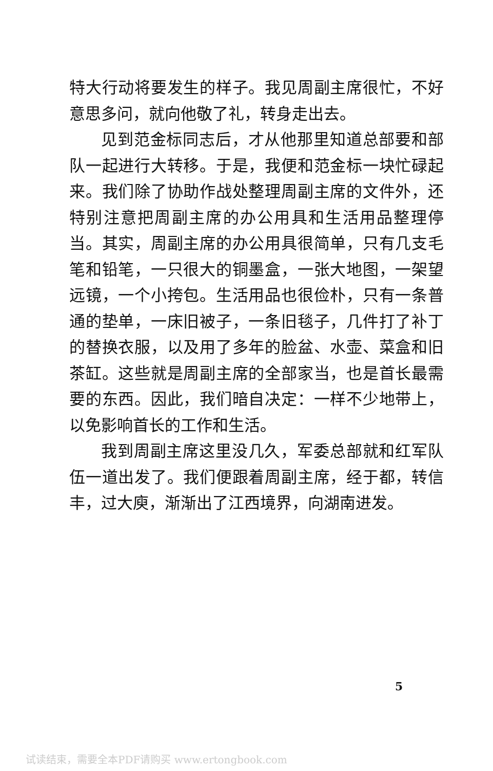特大行动将要发生的样子。我见周副主席很忙，不好意思多问，就向他敬了礼，转身走出去。
见到范金标同志后，才从他那里知道总部要和部队一起进行大转移。于是，我便和范金标一块忙碌起来。我们除了协助作战处整理周副主席的文件外，还特别注意把周副主席的办公用具和生活用品整理停当。其实，周副主席的办公用具很简单，只有几支毛笔和铅笔，一只很大的铜墨盒，一张大地图，一架望远镜，一个小挎包。生活用品也很俭朴，只有一条普通的垫单，一床旧被子，一条旧毯子，几件打了补丁的替换衣服，以及用了多年的脸盆、水壶、菜盒和旧茶缸。这些就是周副主席的全部家当，也是首长最需要的东西。因此，我们暗自决定：一样不少地带上，以免影响首长的工作和生活。
我到周副主席这里没几久，军委总部就和红军队伍一道出发了。我们便跟着周副主席，经于都，转信丰，过大庾，渐渐出了江西境界，向湖南进发。
5
试读结束，需要全本PDF请购买 www.ertongbook.com